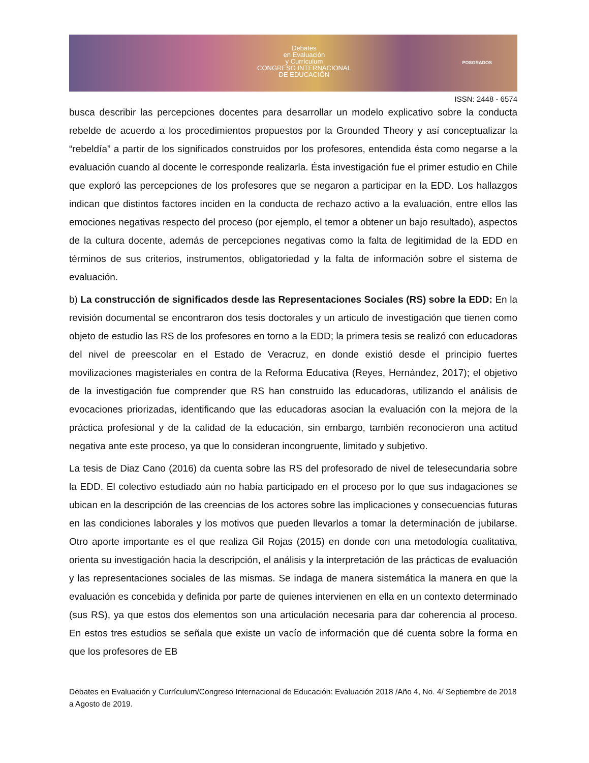Debates
en Evaluación
y Currículum
CONGRESO INTERNACIONAL
DE EDUCACIÓN
POSGRADOS
ISSN: 2448 - 6574
busca describir las percepciones docentes para desarrollar un modelo explicativo sobre la conducta rebelde de acuerdo a los procedimientos propuestos por la Grounded Theory y así conceptualizar la “rebeldía” a partir de los significados construidos por los profesores, entendida ésta como negarse a la evaluación cuando al docente le corresponde realizarla. Ésta investigación fue el primer estudio en Chile que exploró las percepciones de los profesores que se negaron a participar en la EDD. Los hallazgos indican que distintos factores inciden en la conducta de rechazo activo a la evaluación, entre ellos las emociones negativas respecto del proceso (por ejemplo, el temor a obtener un bajo resultado), aspectos de la cultura docente, además de percepciones negativas como la falta de legitimidad de la EDD en términos de sus criterios, instrumentos, obligatoriedad y la falta de información sobre el sistema de evaluación.
b) La construcción de significados desde las Representaciones Sociales (RS) sobre la EDD: En la revisión documental se encontraron dos tesis doctorales y un articulo de investigación que tienen como objeto de estudio las RS de los profesores en torno a la EDD; la primera tesis se realizó con educadoras del nivel de preescolar en el Estado de Veracruz, en donde existió desde el principio fuertes movilizaciones magisteriales en contra de la Reforma Educativa (Reyes, Hernández, 2017); el objetivo de la investigación fue comprender que RS han construido las educadoras, utilizando el análisis de evocaciones priorizadas, identificando que las educadoras asocian la evaluación con la mejora de la práctica profesional y de la calidad de la educación, sin embargo, también reconocieron una actitud negativa ante este proceso, ya que lo consideran incongruente, limitado y subjetivo.
La tesis de Diaz Cano (2016) da cuenta sobre las RS del profesorado de nivel de telesecundaria sobre la EDD. El colectivo estudiado aún no había participado en el proceso por lo que sus indagaciones se ubican en la descripción de las creencias de los actores sobre las implicaciones y consecuencias futuras en las condiciones laborales y los motivos que pueden llevarlos a tomar la determinación de jubilarse. Otro aporte importante es el que realiza Gil Rojas (2015) en donde con una metodología cualitativa, orienta su investigación hacia la descripción, el análisis y la interpretación de las prácticas de evaluación y las representaciones sociales de las mismas. Se indaga de manera sistemática la manera en que la evaluación es concebida y definida por parte de quienes intervienen en ella en un contexto determinado (sus RS), ya que estos dos elementos son una articulación necesaria para dar coherencia al proceso. En estos tres estudios se señala que existe un vacío de información que dé cuenta sobre la forma en que los profesores de EB
Debates en Evaluación y Currículum/Congreso Internacional de Educación: Evaluación 2018 /Año 4, No. 4/ Septiembre de 2018 a Agosto de 2019.